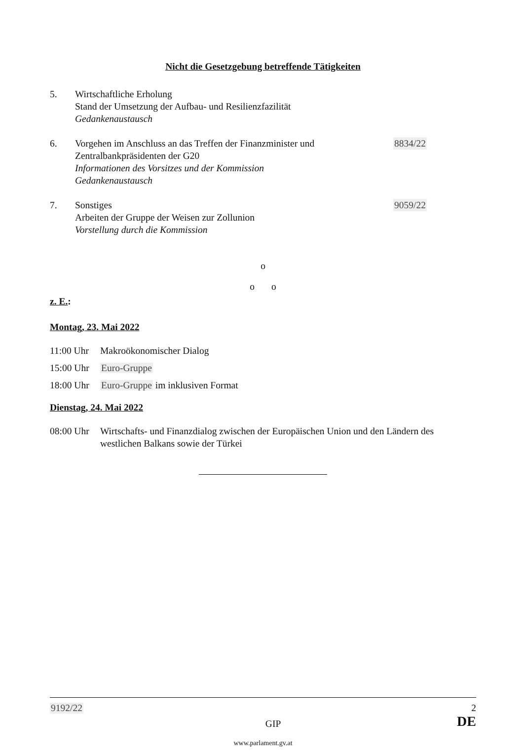Nicht die Gesetzgebung betreffende Tätigkeiten
5. Wirtschaftliche Erholung
Stand der Umsetzung der Aufbau- und Resilienzfazilität
Gedankenaustausch
6. Vorgehen im Anschluss an das Treffen der Finanzminister und Zentralbankpräsidenten der G20
Informationen des Vorsitzes und der Kommission
Gedankenaustausch
8834/22
7. Sonstiges
Arbeiten der Gruppe der Weisen zur Zollunion
Vorstellung durch die Kommission
9059/22
o
o o
z. E.:
Montag, 23. Mai 2022
11:00 Uhr Makroökonomischer Dialog
15:00 Uhr Euro-Gruppe
18:00 Uhr Euro-Gruppe im inklusiven Format
Dienstag, 24. Mai 2022
08:00 Uhr Wirtschafts- und Finanzdialog zwischen der Europäischen Union und den Ländern des westlichen Balkans sowie der Türkei
9192/22 2
GIP DE
www.parlament.gv.at